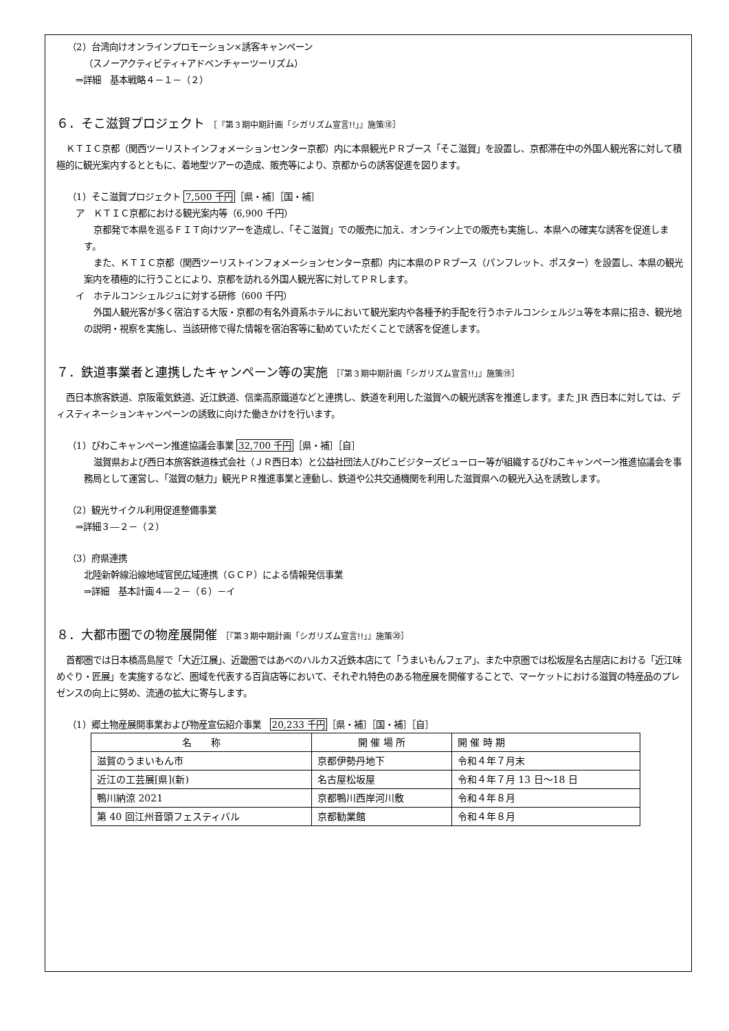（2）台湾向けオンラインプロモーション×誘客キャンペーン
（スノーアクティビティ+アドベンチャーツーリズム）
⇒詳細　基本戦略４－１－（２）
６．そこ滋賀プロジェクト ［『第３期中期計画「シガリズム宣言!!」』施策⑱］
ＫＴＩＣ京都（関西ツーリストインフォメーションセンター京都）内に本県観光ＰＲブース「そこ滋賀」を設置し、京都滞在中の外国人観光客に対して積極的に観光案内するとともに、着地型ツアーの造成、販売等により、京都からの誘客促進を図ります。
（1）そこ滋賀プロジェクト 7,500 千円［県・補］［国・補］
ア　ＫＴＩＣ京都における観光案内等（6,900 千円）
京都発で本県を巡るＦＩＴ向けツアーを造成し、「そこ滋賀」での販売に加え、オンライン上での販売も実施し、本県への確実な誘客を促進します。
また、ＫＴＩＣ京都（関西ツーリストインフォメーションセンター京都）内に本県のＰＲブース（パンフレット、ポスター）を設置し、本県の観光案内を積極的に行うことにより、京都を訪れる外国人観光客に対してＰＲします。
イ　ホテルコンシェルジュに対する研修（600 千円）
外国人観光客が多く宿泊する大阪・京都の有名外資系ホテルにおいて観光案内や各種予約手配を行うホテルコンシェルジュ等を本県に招き、観光地の説明・視察を実施し、当該研修で得た情報を宿泊客等に勧めていただくことで誘客を促進します。
７．鉄道事業者と連携したキャンペーン等の実施 ［『第３期中期計画「シガリズム宣言!!」』施策⑲］
西日本旅客鉄道、京阪電気鉄道、近江鉄道、信楽高原鐵道などと連携し、鉄道を利用した滋賀への観光誘客を推進します。また JR 西日本に対しては、ディスティネーションキャンペーンの誘致に向けた働きかけを行います。
（1）びわこキャンペーン推進協議会事業 32,700 千円［県・補］［自］
滋賀県および西日本旅客鉄道株式会社（ＪＲ西日本）と公益社団法人びわこビジターズビューロー等が組織するびわこキャンペーン推進協議会を事務局として運営し、「滋賀の魅力」観光ＰＲ推進事業と連動し、鉄道や公共交通機関を利用した滋賀県への観光入込を誘致します。
（2）観光サイクル利用促進整備事業
⇒詳細３―２－（２）
（3）府県連携
北陸新幹線沿線地域官民広域連携（ＧＣＰ）による情報発信事業
⇒詳細　基本計画４―２－（６）－イ
８．大都市圏での物産展開催 ［『第３期中期計画「シガリズム宣言!!」』施策⑳］
首都圏では日本橋高島屋で「大近江展」、近畿圏ではあべのハルカス近鉄本店にて「うまいもんフェア」、また中京圏では松坂屋名古屋店における「近江味めぐり・匠展」を実施するなど、圏域を代表する百貨店等において、それぞれ特色のある物産展を開催することで、マーケットにおける滋賀の特産品のプレゼンスの向上に努め、流通の拡大に寄与します。
（1）郷土物産展開事業および物産宣伝紹介事業　20,233 千円［県・補］［国・補］［自］
| 名 称 | 開 催 場 所 | 開 催 時 期 |
| --- | --- | --- |
| 滋賀のうまいもん市 | 京都伊勢丹地下 | 令和４年７月末 |
| 近江の工芸展[県](新) | 名古屋松坂屋 | 令和４年７月 13 日～18 日 |
| 鴨川納涼 2021 | 京都鴨川西岸河川敷 | 令和４年８月 |
| 第 40 回江州音頭フェスティバル | 京都勧業館 | 令和４年８月 |